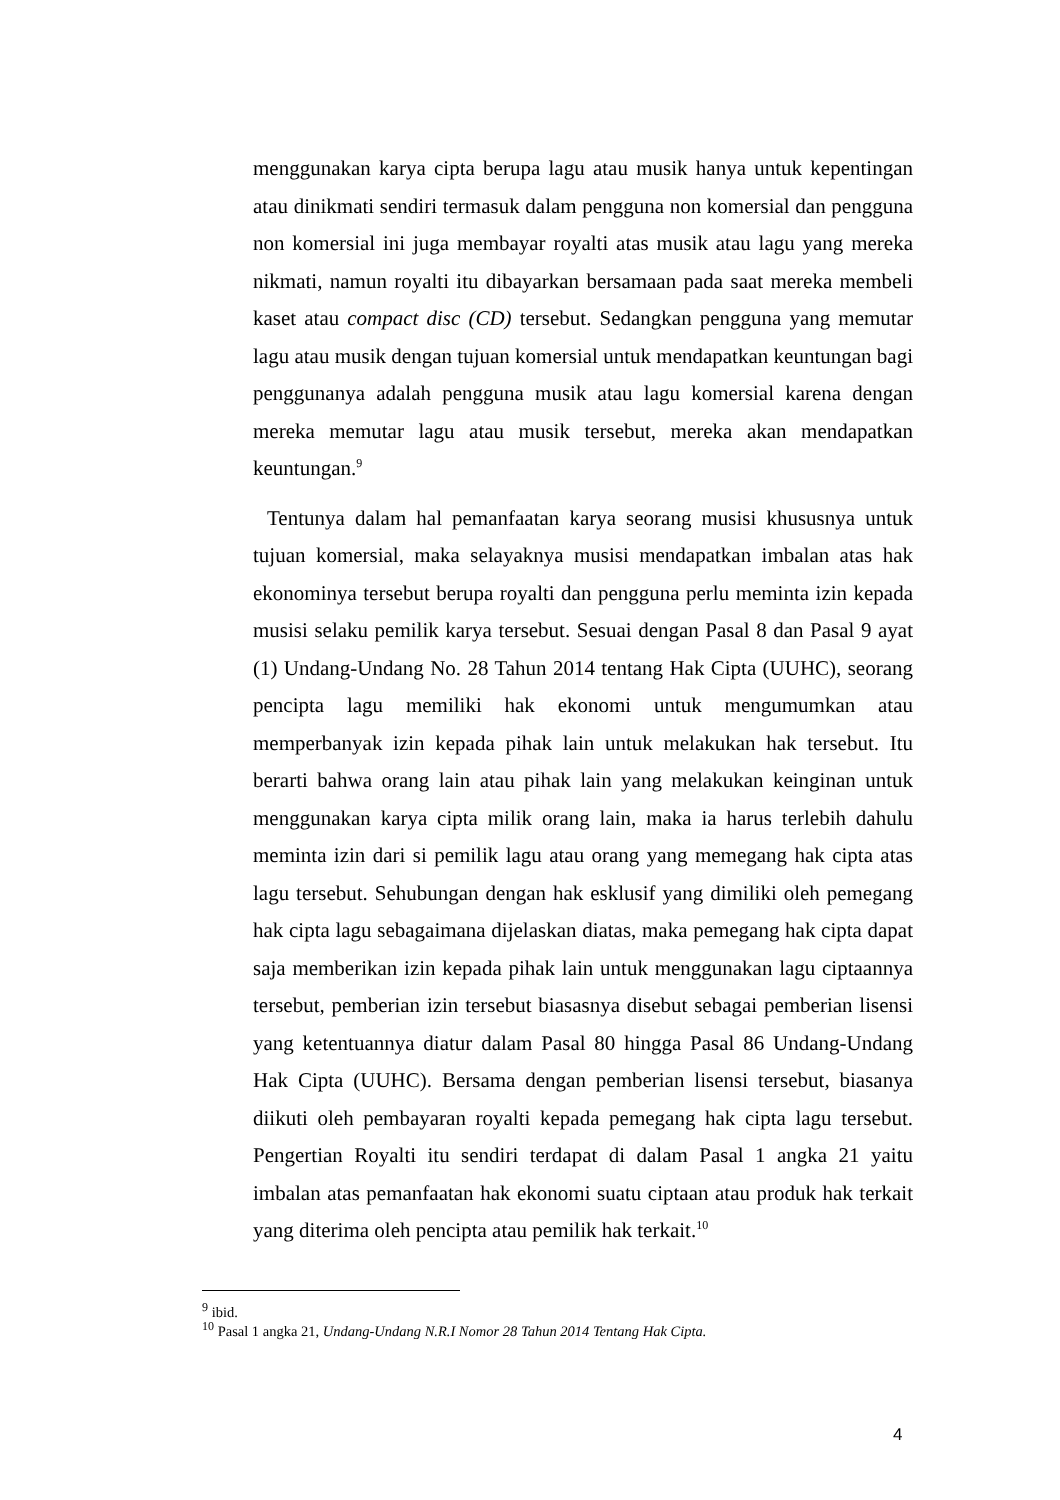menggunakan karya cipta berupa lagu atau musik hanya untuk kepentingan atau dinikmati sendiri termasuk dalam pengguna non komersial dan pengguna non komersial ini juga membayar royalti atas musik atau lagu yang mereka nikmati, namun royalti itu dibayarkan bersamaan pada saat mereka membeli kaset atau compact disc (CD) tersebut. Sedangkan pengguna yang memutar lagu atau musik dengan tujuan komersial untuk mendapatkan keuntungan bagi penggunanya adalah pengguna musik atau lagu komersial karena dengan mereka memutar lagu atau musik tersebut, mereka akan mendapatkan keuntungan.<sup>9</sup>
Tentunya dalam hal pemanfaatan karya seorang musisi khususnya untuk tujuan komersial, maka selayaknya musisi mendapatkan imbalan atas hak ekonominya tersebut berupa royalti dan pengguna perlu meminta izin kepada musisi selaku pemilik karya tersebut. Sesuai dengan Pasal 8 dan Pasal 9 ayat (1) Undang-Undang No. 28 Tahun 2014 tentang Hak Cipta (UUHC), seorang pencipta lagu memiliki hak ekonomi untuk mengumumkan atau memperbanyak izin kepada pihak lain untuk melakukan hak tersebut. Itu berarti bahwa orang lain atau pihak lain yang melakukan keinginan untuk menggunakan karya cipta milik orang lain, maka ia harus terlebih dahulu meminta izin dari si pemilik lagu atau orang yang memegang hak cipta atas lagu tersebut. Sehubungan dengan hak esklusif yang dimiliki oleh pemegang hak cipta lagu sebagaimana dijelaskan diatas, maka pemegang hak cipta dapat saja memberikan izin kepada pihak lain untuk menggunakan lagu ciptaannya tersebut, pemberian izin tersebut biasasnya disebut sebagai pemberian lisensi yang ketentuannya diatur dalam Pasal 80 hingga Pasal 86 Undang-Undang Hak Cipta (UUHC). Bersama dengan pemberian lisensi tersebut, biasanya diikuti oleh pembayaran royalti kepada pemegang hak cipta lagu tersebut. Pengertian Royalti itu sendiri terdapat di dalam Pasal 1 angka 21 yaitu imbalan atas pemanfaatan hak ekonomi suatu ciptaan atau produk hak terkait yang diterima oleh pencipta atau pemilik hak terkait.<sup>10</sup>
<sup>9</sup> ibid.
<sup>10</sup> Pasal 1 angka 21, Undang-Undang N.R.I Nomor 28 Tahun 2014 Tentang Hak Cipta.
4